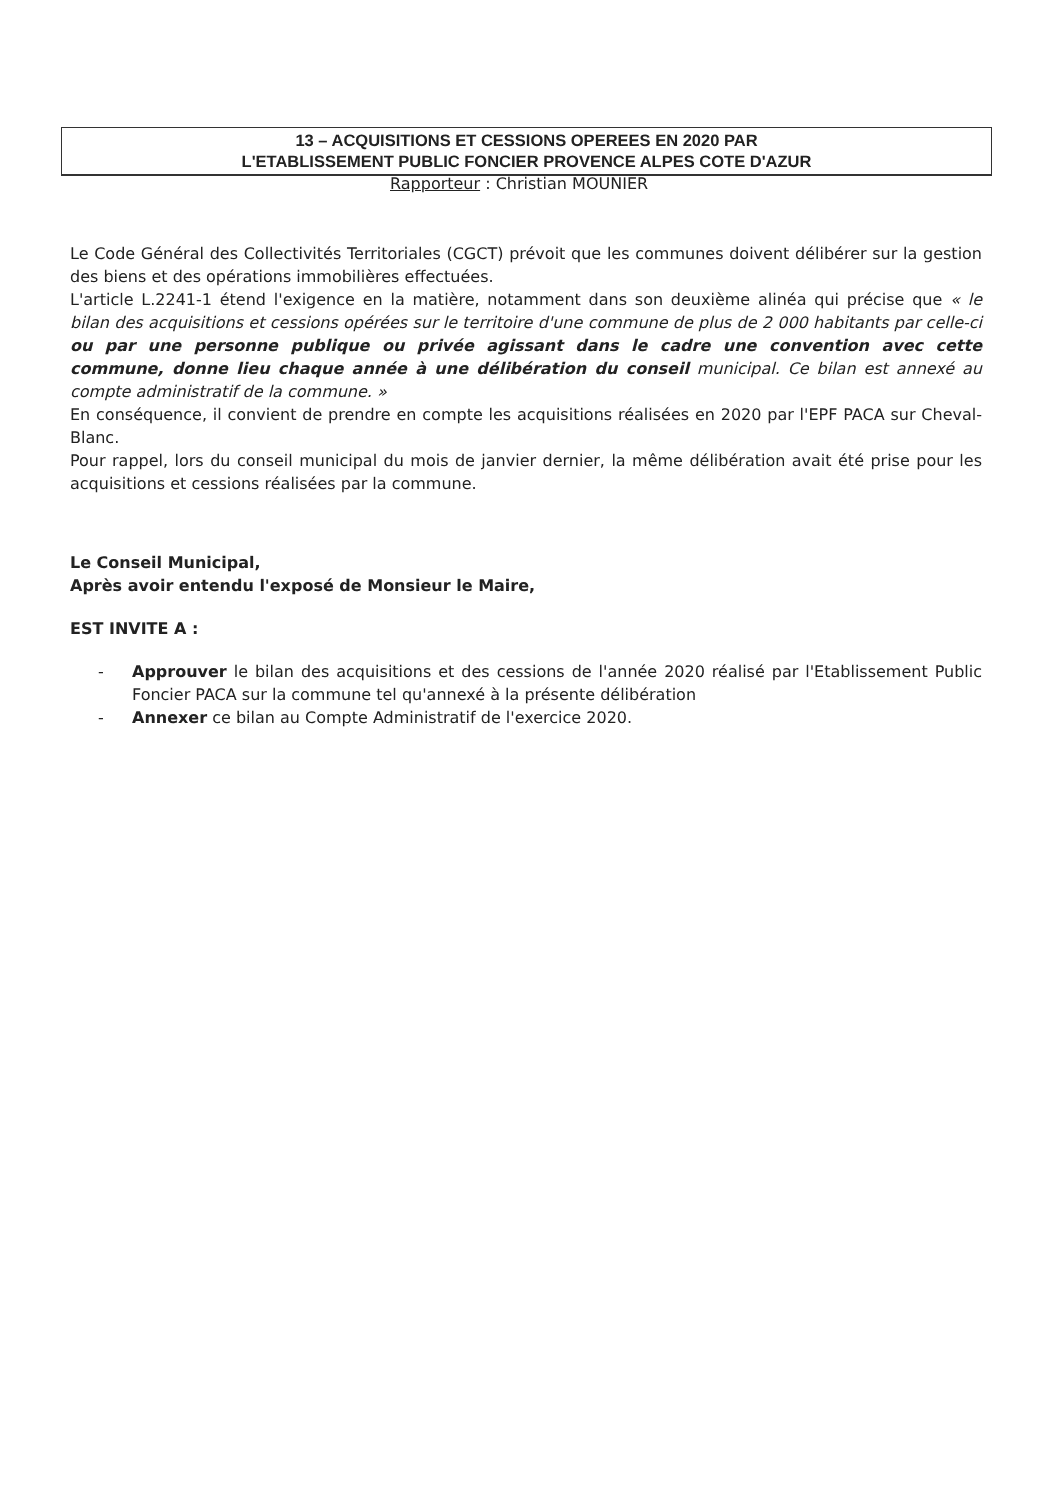13 – ACQUISITIONS ET CESSIONS OPEREES EN 2020 PAR
L'ETABLISSEMENT PUBLIC FONCIER PROVENCE ALPES COTE D'AZUR
Rapporteur : Christian MOUNIER
Le Code Général des Collectivités Territoriales (CGCT) prévoit que les communes doivent délibérer sur la gestion des biens et des opérations immobilières effectuées.
L'article L.2241-1 étend l'exigence en la matière, notamment dans son deuxième alinéa qui précise que « le bilan des acquisitions et cessions opérées sur le territoire d'une commune de plus de 2 000 habitants par celle-ci ou par une personne publique ou privée agissant dans le cadre une convention avec cette commune, donne lieu chaque année à une délibération du conseil municipal. Ce bilan est annexé au compte administratif de la commune. »
En conséquence, il convient de prendre en compte les acquisitions réalisées en 2020 par l'EPF PACA sur Cheval-Blanc.
Pour rappel, lors du conseil municipal du mois de janvier dernier, la même délibération avait été prise pour les acquisitions et cessions réalisées par la commune.
Le Conseil Municipal,
Après avoir entendu l'exposé de Monsieur le Maire,
EST INVITE A :
- Approuver le bilan des acquisitions et des cessions de l'année 2020 réalisé par l'Etablissement Public Foncier PACA sur la commune tel qu'annexé à la présente délibération
- Annexer ce bilan au Compte Administratif de l'exercice 2020.